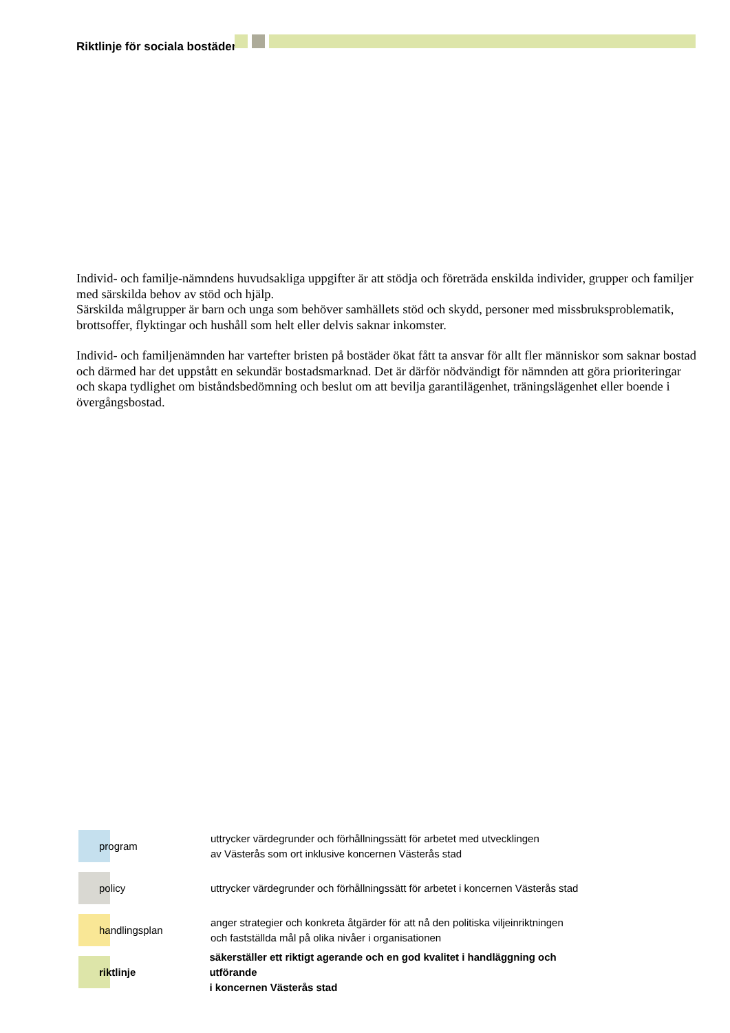Riktlinje för sociala bostäder
Individ- och familje-nämndens huvudsakliga uppgifter är att stödja och företräda enskilda individer, grupper och familjer med särskilda behov av stöd och hjälp.
Särskilda målgrupper är barn och unga som behöver samhällets stöd och skydd, personer med missbruksproblematik, brottsoffer, flyktingar och hushåll som helt eller delvis saknar inkomster.
Individ- och familjenämnden har vartefter bristen på bostäder ökat fått ta ansvar för allt fler människor som saknar bostad och därmed har det uppstått en sekundär bostadsmarknad. Det är därför nödvändigt för nämnden att göra prioriteringar och skapa tydlighet om biståndsbedömning och beslut om att bevilja garantilägenhet, träningslägenhet eller boende i övergångsbostad.
program
uttrycker värdegrunder och förhållningssätt för arbetet med utvecklingen
av Västerås som ort inklusive koncernen Västerås stad
policy
uttrycker värdegrunder och förhållningssätt för arbetet i koncernen Västerås stad
handlingsplan
anger strategier och konkreta åtgärder för att nå den politiska viljeinriktningen
och fastställda mål på olika nivåer i organisationen
riktlinje
säkerställer ett riktigt agerande och en god kvalitet i handläggning och utförande
i koncernen Västerås stad